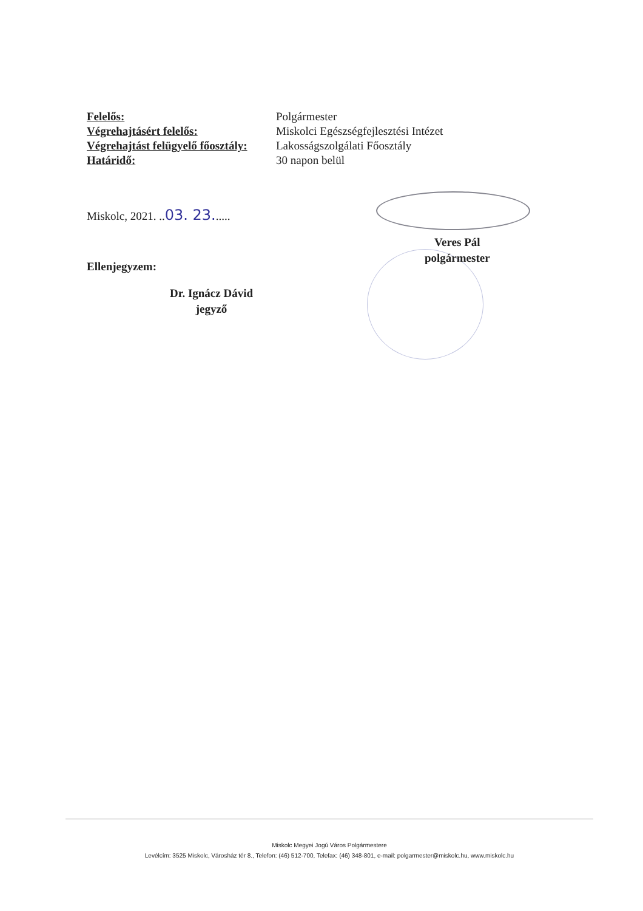| Felelős: | Polgármester |
| Végrehajtásért felelős: | Miskolci Egészségfejlesztési Intézet |
| Végrehajtást felügyelő főosztály: | Lakosságszolgálati Főosztály |
| Határidő: | 30 napon belül |
Miskolc, 2021. ..03. 23......
Veres Pál
polgármester
Ellenjegyzem:
Dr. Ignácz Dávid
jegyző
Miskolc Megyei Jogú Város Polgármestere
Levélcím: 3525 Miskolc, Városház tér 8., Telefon: (46) 512-700, Telefax: (46) 348-801, e-mail: polgarmester@miskolc.hu, www.miskolc.hu